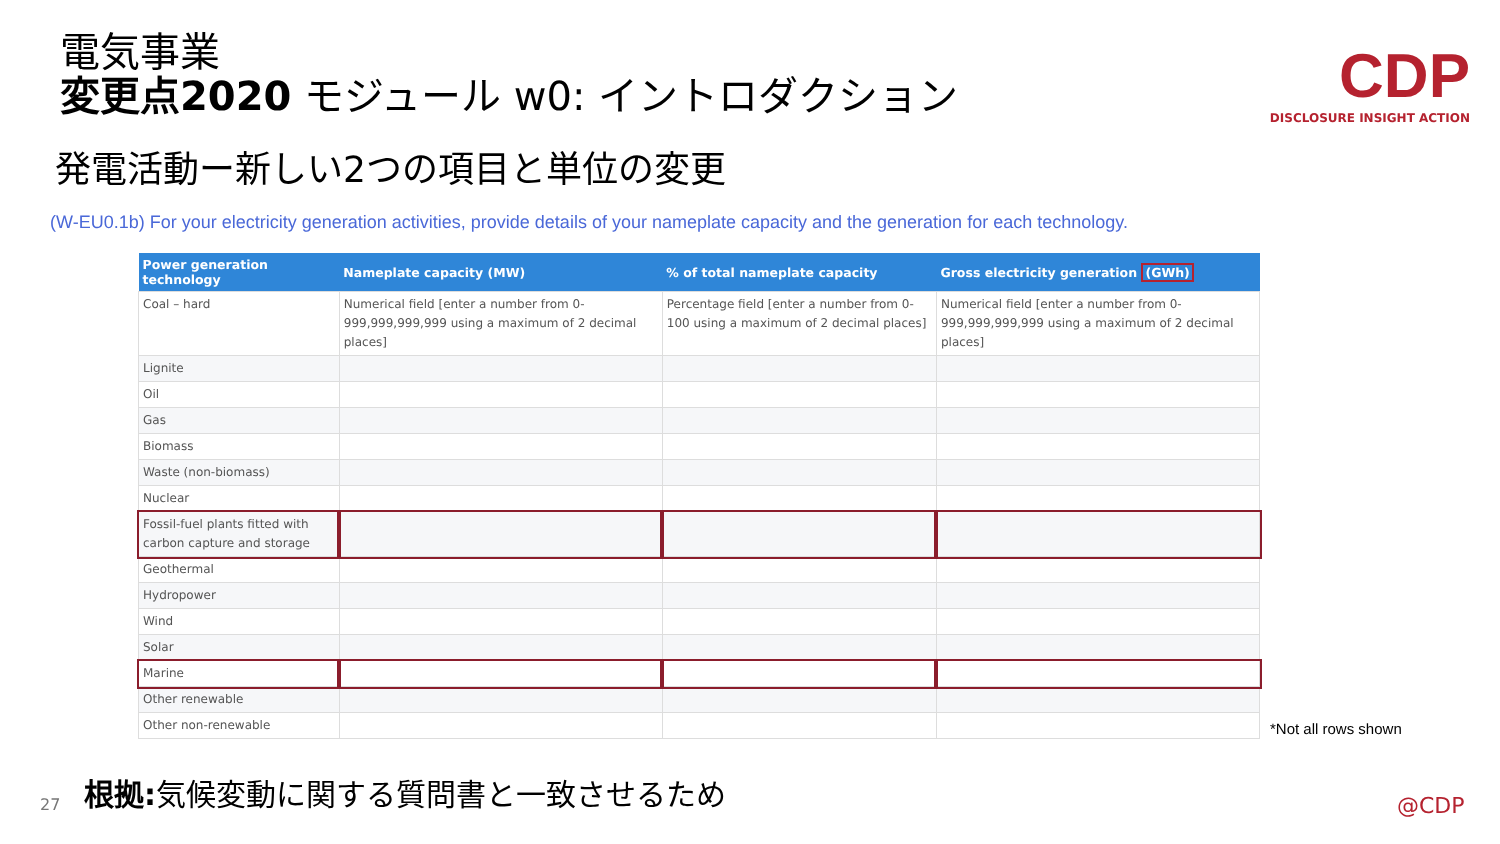電気事業
変更点2020 モジュール w0: イントロダクション
CDP
DISCLOSURE INSIGHT ACTION
発電活動ー新しい2つの項目と単位の変更
(W-EU0.1b) For your electricity generation activities, provide details of your nameplate capacity and the generation for each technology.
| Power generation technology | Nameplate capacity (MW) | % of total nameplate capacity | Gross electricity generation (GWh) |
| --- | --- | --- | --- |
| Coal – hard | Numerical field [enter a number from 0-999,999,999,999 using a maximum of 2 decimal places] | Percentage field [enter a number from 0-100 using a maximum of 2 decimal places] | Numerical field [enter a number from 0-999,999,999,999 using a maximum of 2 decimal places] |
| Lignite | | | |
| Oil | | | |
| Gas | | | |
| Biomass | | | |
| Waste (non-biomass) | | | |
| Nuclear | | | |
| Fossil-fuel plants fitted with carbon capture and storage | | | |
| Geothermal | | | |
| Hydropower | | | |
| Wind | | | |
| Solar | | | |
| Marine | | | |
| Other renewable | | | |
| Other non-renewable | | | |
*Not all rows shown
27
根拠: 気候変動に関する質問書と一致させるため
@CDP